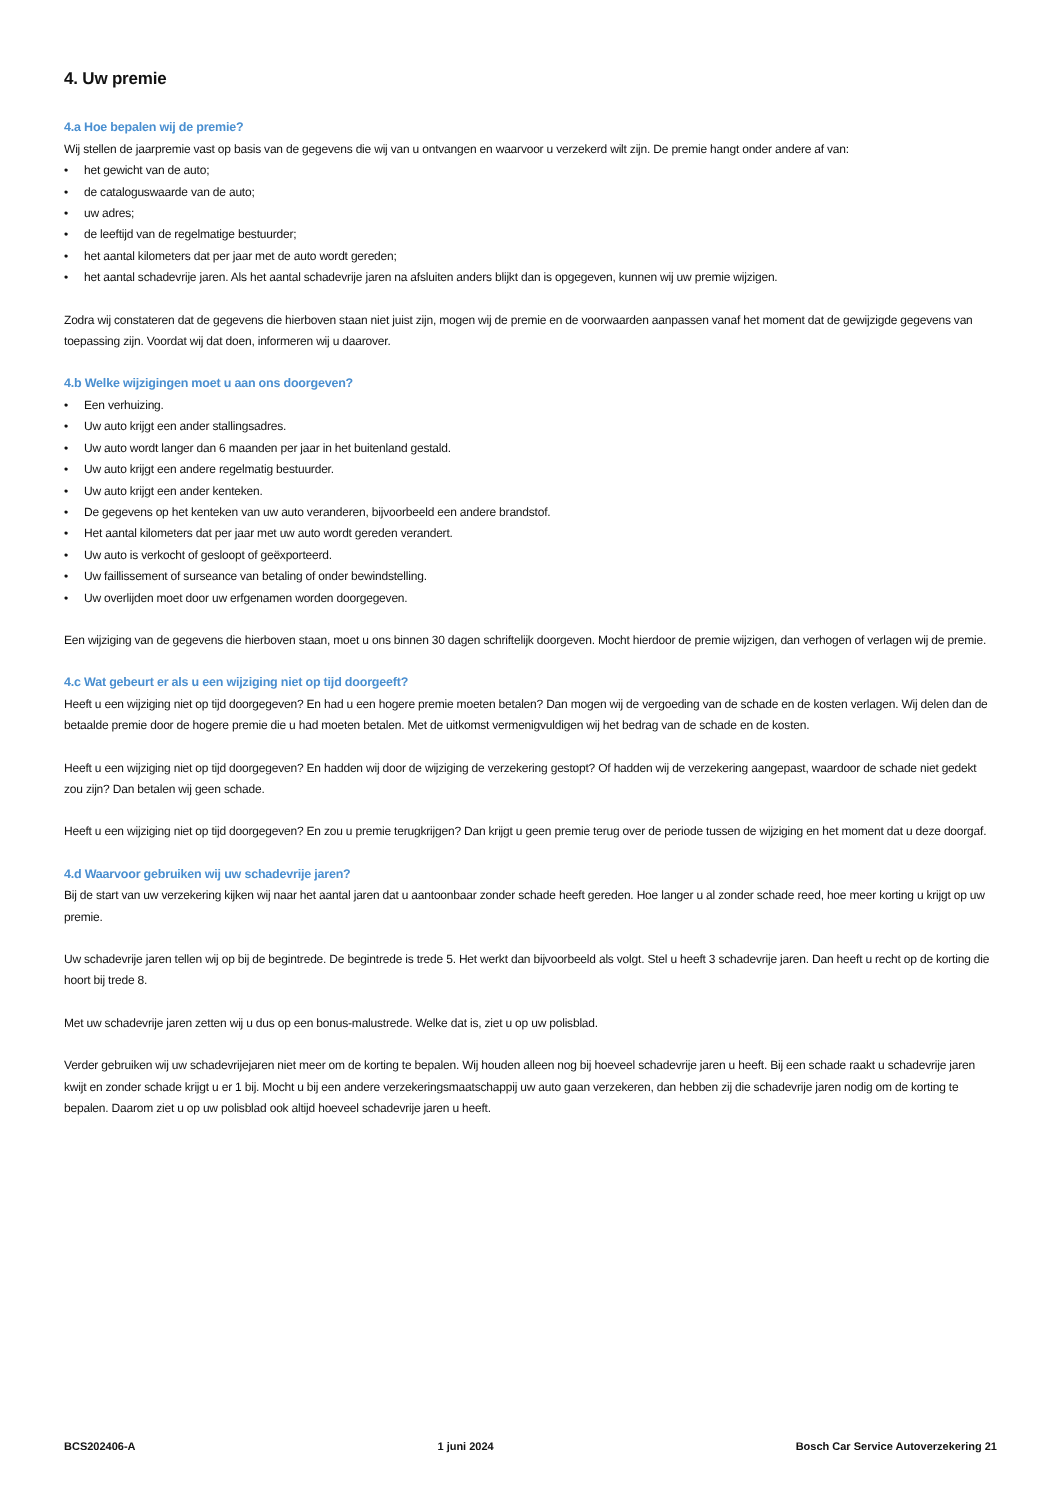4. Uw premie
4.a Hoe bepalen wij de premie?
Wij stellen de jaarpremie vast op basis van de gegevens die wij van u ontvangen en waarvoor u verzekerd wilt zijn. De premie hangt onder andere af van:
• het gewicht van de auto;
• de cataloguswaarde van de auto;
• uw adres;
• de leeftijd van de regelmatige bestuurder;
• het aantal kilometers dat per jaar met de auto wordt gereden;
• het aantal schadevrije jaren. Als het aantal schadevrije jaren na afsluiten anders blijkt dan is opgegeven, kunnen wij uw premie wijzigen.
Zodra wij constateren dat de gegevens die hierboven staan niet juist zijn, mogen wij de premie en de voorwaarden aanpassen vanaf het moment dat de gewijzigde gegevens van toepassing zijn. Voordat wij dat doen, informeren wij u daarover.
4.b Welke wijzigingen moet u aan ons doorgeven?
• Een verhuizing.
• Uw auto krijgt een ander stallingsadres.
• Uw auto wordt langer dan 6 maanden per jaar in het buitenland gestald.
• Uw auto krijgt een andere regelmatig bestuurder.
• Uw auto krijgt een ander kenteken.
• De gegevens op het kenteken van uw auto veranderen, bijvoorbeeld een andere brandstof.
• Het aantal kilometers dat per jaar met uw auto wordt gereden verandert.
• Uw auto is verkocht of gesloopt of geëxporteerd.
• Uw faillissement of surseance van betaling of onder bewindstelling.
• Uw overlijden moet door uw erfgenamen worden doorgegeven.
Een wijziging van de gegevens die hierboven staan, moet u ons binnen 30 dagen schriftelijk doorgeven. Mocht hierdoor de premie wijzigen, dan verhogen of verlagen wij de premie.
4.c Wat gebeurt er als u een wijziging niet op tijd doorgeeft?
Heeft u een wijziging niet op tijd doorgegeven? En had u een hogere premie moeten betalen? Dan mogen wij de vergoeding van de schade en de kosten verlagen. Wij delen dan de betaalde premie door de hogere premie die u had moeten betalen. Met de uitkomst vermenigvuldigen wij het bedrag van de schade en de kosten.
Heeft u een wijziging niet op tijd doorgegeven? En hadden wij door de wijziging de verzekering gestopt? Of hadden wij de verzekering aangepast, waardoor de schade niet gedekt zou zijn? Dan betalen wij geen schade.
Heeft u een wijziging niet op tijd doorgegeven? En zou u premie terugkrijgen? Dan krijgt u geen premie terug over de periode tussen de wijziging en het moment dat u deze doorgaf.
4.d Waarvoor gebruiken wij uw schadevrije jaren?
Bij de start van uw verzekering kijken wij naar het aantal jaren dat u aantoonbaar zonder schade heeft gereden. Hoe langer u al zonder schade reed, hoe meer korting u krijgt op uw premie.
Uw schadevrije jaren tellen wij op bij de begintrede. De begintrede is trede 5. Het werkt dan bijvoorbeeld als volgt. Stel u heeft 3 schadevrije jaren. Dan heeft u recht op de korting die hoort bij trede 8.
Met uw schadevrije jaren zetten wij u dus op een bonus-malustrede. Welke dat is, ziet u op uw polisblad.
Verder gebruiken wij uw schadevrijejaren niet meer om de korting te bepalen. Wij houden alleen nog bij hoeveel schadevrije jaren u heeft. Bij een schade raakt u schadevrije jaren kwijt en zonder schade krijgt u er 1 bij. Mocht u bij een andere verzekeringsmaatschappij uw auto gaan verzekeren, dan hebben zij die schadevrije jaren nodig om de korting te bepalen. Daarom ziet u op uw polisblad ook altijd hoeveel schadevrije jaren u heeft.
BCS202406-A 1 juni 2024 Bosch Car Service Autoverzekering 21